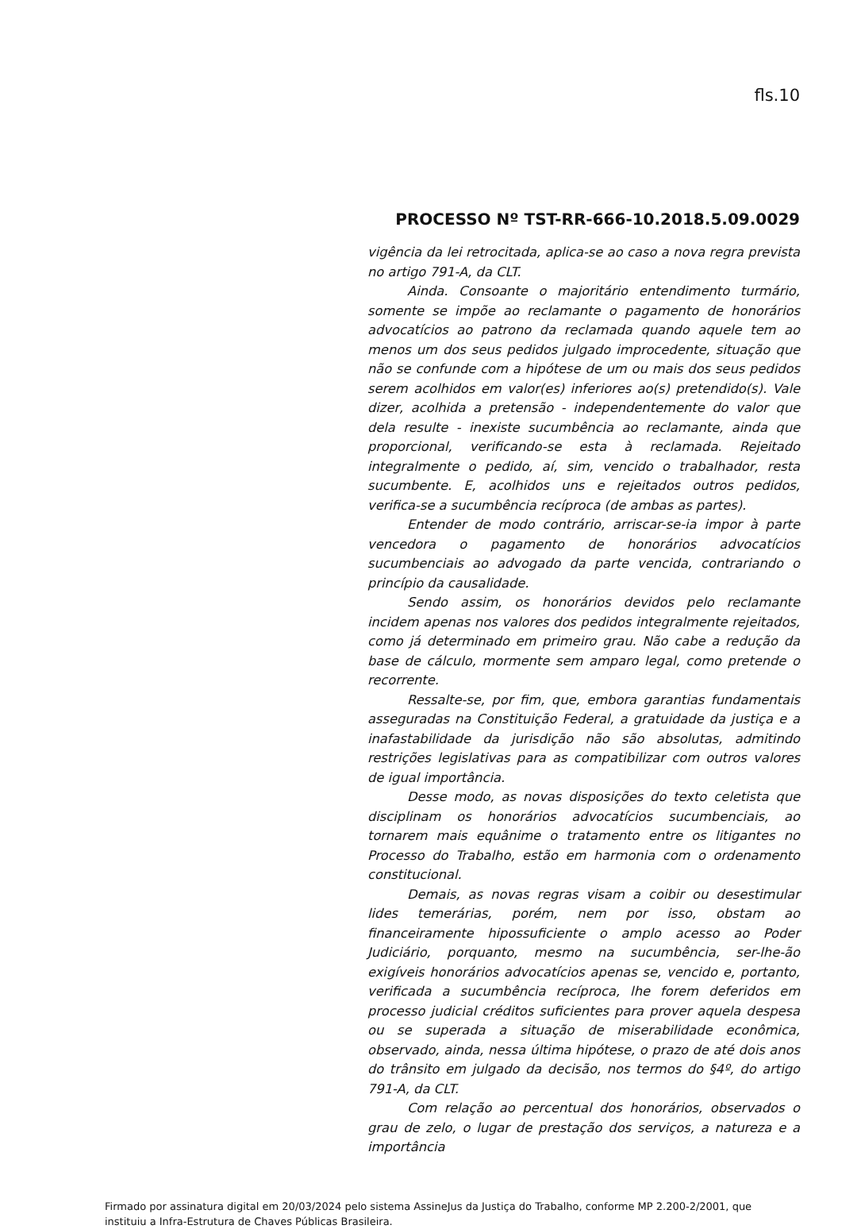fls.10
PROCESSO Nº TST-RR-666-10.2018.5.09.0029
vigência da lei retrocitada, aplica-se ao caso a nova regra prevista no artigo 791-A, da CLT.
Ainda. Consoante o majoritário entendimento turmário, somente se impõe ao reclamante o pagamento de honorários advocatícios ao patrono da reclamada quando aquele tem ao menos um dos seus pedidos julgado improcedente, situação que não se confunde com a hipótese de um ou mais dos seus pedidos serem acolhidos em valor(es) inferiores ao(s) pretendido(s). Vale dizer, acolhida a pretensão - independentemente do valor que dela resulte - inexiste sucumbência ao reclamante, ainda que proporcional, verificando-se esta à reclamada. Rejeitado integralmente o pedido, aí, sim, vencido o trabalhador, resta sucumbente. E, acolhidos uns e rejeitados outros pedidos, verifica-se a sucumbência recíproca (de ambas as partes).
Entender de modo contrário, arriscar-se-ia impor à parte vencedora o pagamento de honorários advocatícios sucumbenciais ao advogado da parte vencida, contrariando o princípio da causalidade.
Sendo assim, os honorários devidos pelo reclamante incidem apenas nos valores dos pedidos integralmente rejeitados, como já determinado em primeiro grau. Não cabe a redução da base de cálculo, mormente sem amparo legal, como pretende o recorrente.
Ressalte-se, por fim, que, embora garantias fundamentais asseguradas na Constituição Federal, a gratuidade da justiça e a inafastabilidade da jurisdição não são absolutas, admitindo restrições legislativas para as compatibilizar com outros valores de igual importância.
Desse modo, as novas disposições do texto celetista que disciplinam os honorários advocatícios sucumbenciais, ao tornarem mais equânime o tratamento entre os litigantes no Processo do Trabalho, estão em harmonia com o ordenamento constitucional.
Demais, as novas regras visam a coibir ou desestimular lides temerárias, porém, nem por isso, obstam ao financeiramente hipossuficiente o amplo acesso ao Poder Judiciário, porquanto, mesmo na sucumbência, ser-lhe-ão exigíveis honorários advocatícios apenas se, vencido e, portanto, verificada a sucumbência recíproca, lhe forem deferidos em processo judicial créditos suficientes para prover aquela despesa ou se superada a situação de miserabilidade econômica, observado, ainda, nessa última hipótese, o prazo de até dois anos do trânsito em julgado da decisão, nos termos do §4º, do artigo 791-A, da CLT.
Com relação ao percentual dos honorários, observados o grau de zelo, o lugar de prestação dos serviços, a natureza e a importância
Firmado por assinatura digital em 20/03/2024 pelo sistema AssineJus da Justiça do Trabalho, conforme MP 2.200-2/2001, que instituiu a Infra-Estrutura de Chaves Públicas Brasileira.